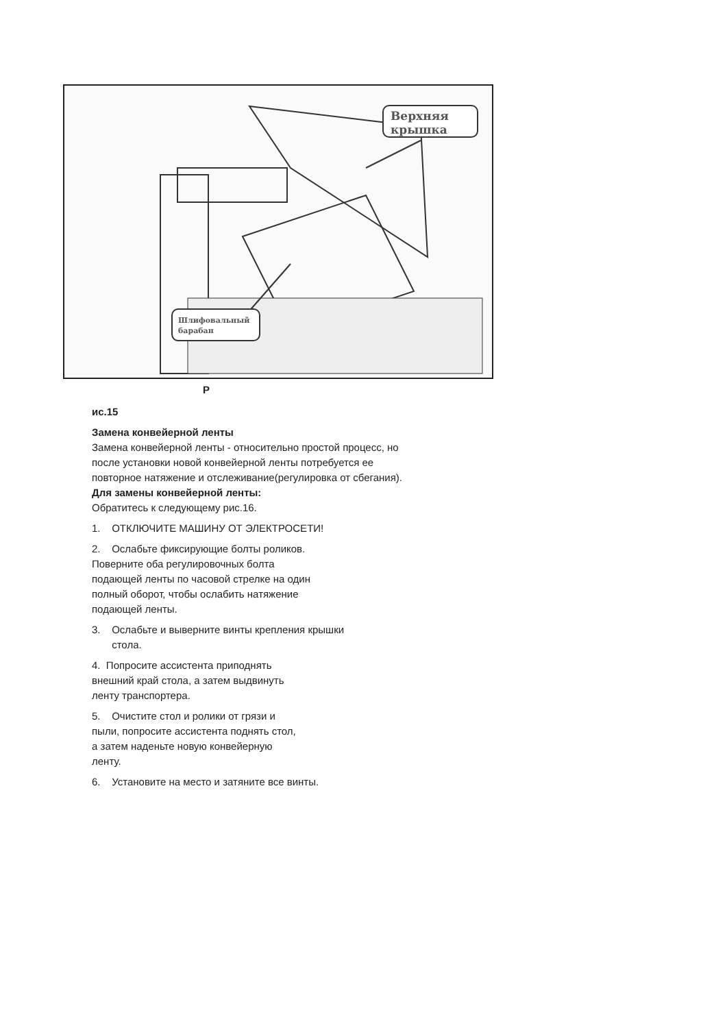Верхняя
крышка
Шлифовальный
барабан
Р
ис.15
Замена конвейерной ленты
Замена конвейерной ленты - относительно простой процесс, но после установки новой конвейерной ленты потребуется ее повторное натяжение и отслеживание(регулировка от сбегания).
Для замены конвейерной ленты:
Обратитесь к следующему рис.16.
1. ОТКЛЮЧИТЕ МАШИНУ ОТ ЭЛЕКТРОСЕТИ!
2. Ослабьте фиксирующие болты роликов. Поверните оба регулировочных болта подающей ленты по часовой стрелке на один полный оборот, чтобы ослабить натяжение подающей ленты.
3. Ослабьте и выверните винты крепления крышки
стола.
4. Попросите ассистента приподнять внешний край стола, а затем выдвинуть ленту транспортера.
5. Очистите стол и ролики от грязи и пыли, попросите ассистента поднять стол, а затем наденьте новую конвейерную ленту.
6. Установите на место и затяните все винты.